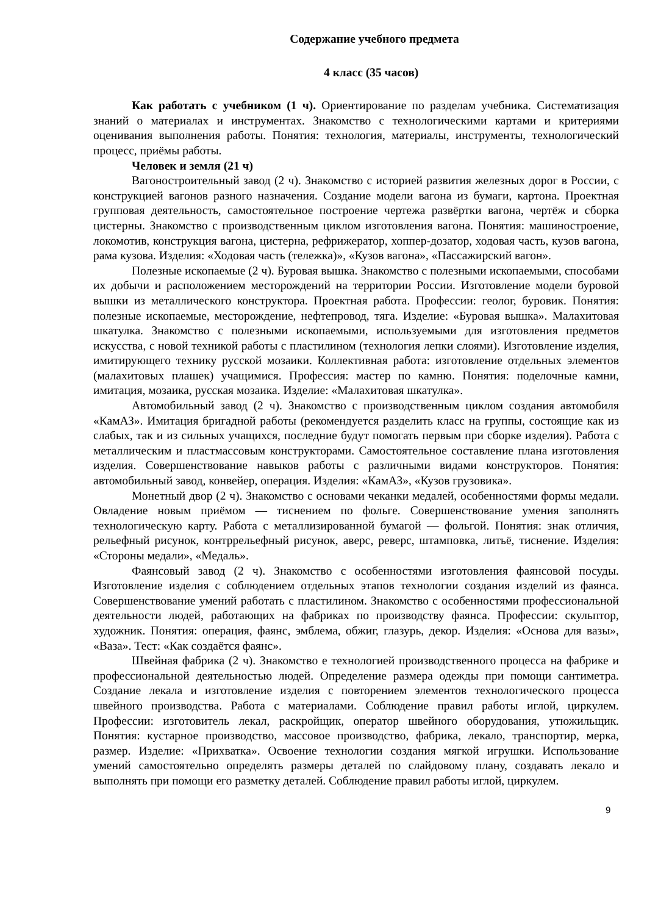Содержание учебного предмета
4 класс (35 часов)
Как работать с учебником (1 ч). Ориентирование по разделам учебника. Систематизация знаний о материалах и инструментах. Знакомство с технологическими картами и критериями оценивания выполнения работы. Понятия: технология, материалы, инструменты, технологический процесс, приёмы работы.
Человек и земля (21 ч)
Вагоностроительный завод (2 ч). Знакомство с историей развития железных дорог в России, с конструкцией вагонов разного назначения. Создание модели вагона из бумаги, картона. Проектная групповая деятельность, самостоятельное построение чертежа развёртки вагона, чертёж и сборка цистерны. Знакомство с производственным циклом изготовления вагона. Понятия: машиностроение, локомотив, конструкция вагона, цистерна, рефрижератор, хоппер-дозатор, ходовая часть, кузов вагона, рама кузова. Изделия: «Ходовая часть (тележка)», «Кузов вагона», «Пассажирский вагон».
Полезные ископаемые (2 ч). Буровая вышка. Знакомство с полезными ископаемыми, способами их добычи и расположением месторождений на территории России. Изготовление модели буровой вышки из металлического конструктора. Проектная работа. Профессии: геолог, буровик. Понятия: полезные ископаемые, месторождение, нефтепровод, тяга. Изделие: «Буровая вышка». Малахитовая шкатулка. Знакомство с полезными ископаемыми, используемыми для изготовления предметов искусства, с новой техникой работы с пластилином (технология лепки слоями). Изготовление изделия, имитирующего технику русской мозаики. Коллективная работа: изготовление отдельных элементов (малахитовых плашек) учащимися. Профессия: мастер по камню. Понятия: поделочные камни, имитация, мозаика, русская мозаика. Изделие: «Малахитовая шкатулка».
Автомобильный завод (2 ч). Знакомство с производственным циклом создания автомобиля «КамАЗ». Имитация бригадной работы (рекомендуется разделить класс на группы, состоящие как из слабых, так и из сильных учащихся, последние будут помогать первым при сборке изделия). Работа с металлическим и пластмассовым конструкторами. Самостоятельное составление плана изготовления изделия. Совершенствование навыков работы с различными видами конструкторов. Понятия: автомобильный завод, конвейер, операция. Изделия: «КамАЗ», «Кузов грузовика».
Монетный двор (2 ч). Знакомство с основами чеканки медалей, особенностями формы медали. Овладение новым приёмом — тиснением по фольге. Совершенствование умения заполнять технологическую карту. Работа с металлизированной бумагой — фольгой. Понятия: знак отличия, рельефный рисунок, контррельефный рисунок, аверс, реверс, штамповка, литьё, тиснение. Изделия: «Стороны медали», «Медаль».
Фаянсовый завод (2 ч). Знакомство с особенностями изготовления фаянсовой посуды. Изготовление изделия с соблюдением отдельных этапов технологии создания изделий из фаянса. Совершенствование умений работать с пластилином. Знакомство с особенностями профессиональной деятельности людей, работающих на фабриках по производству фаянса. Профессии: скульптор, художник. Понятия: операция, фаянс, эмблема, обжиг, глазурь, декор. Изделия: «Основа для вазы», «Ваза». Тест: «Как создаётся фаянс».
Швейная фабрика (2 ч). Знакомство е технологией производственного процесса на фабрике и профессиональной деятельностью людей. Определение размера одежды при помощи сантиметра. Создание лекала и изготовление изделия с повторением элементов технологического процесса швейного производства. Работа с материалами. Соблюдение правил работы иглой, циркулем. Профессии: изготовитель лекал, раскройщик, оператор швейного оборудования, утюжильщик. Понятия: кустарное производство, массовое производство, фабрика, лекало, транспортир, мерка, размер. Изделие: «Прихватка». Освоение технологии создания мягкой игрушки. Использование умений самостоятельно определять размеры деталей по слайдовому плану, создавать лекало и выполнять при помощи его разметку деталей. Соблюдение правил работы иглой, циркулем.
9